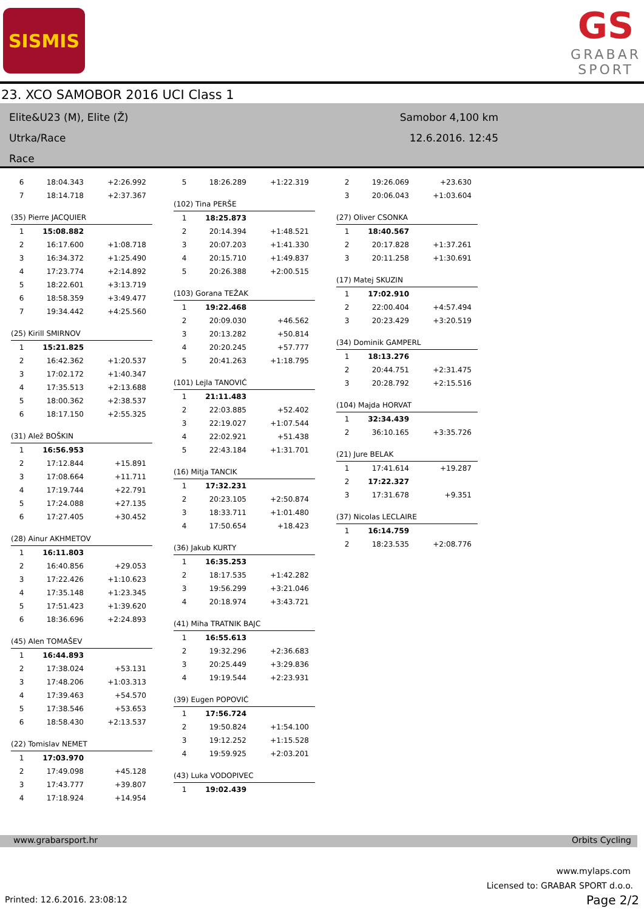SISMIS
GS
GRABAR
SPORT
23. XCO SAMOBOR 2016 UCI Class 1
Elite&U23 (M), Elite (Ž)
Utrka/Race
Race
Samobor 4,100 km
12.6.2016. 12:45
| 6 | 18:04.343 | +2:26.992 |
| 7 | 18:14.718 | +2:37.367 |
| (35) Pierre JACQUIER | | |
| 1 | 15:08.882 | |
| 2 | 16:17.600 | +1:08.718 |
| 3 | 16:34.372 | +1:25.490 |
| 4 | 17:23.774 | +2:14.892 |
| 5 | 18:22.601 | +3:13.719 |
| 6 | 18:58.359 | +3:49.477 |
| 7 | 19:34.442 | +4:25.560 |
| (25) Kirill SMIRNOV | | |
| 1 | 15:21.825 | |
| 2 | 16:42.362 | +1:20.537 |
| 3 | 17:02.172 | +1:40.347 |
| 4 | 17:35.513 | +2:13.688 |
| 5 | 18:00.362 | +2:38.537 |
| 6 | 18:17.150 | +2:55.325 |
| (31) Alež BOŠKIN | | |
| 1 | 16:56.953 | |
| 2 | 17:12.844 | +15.891 |
| 3 | 17:08.664 | +11.711 |
| 4 | 17:19.744 | +22.791 |
| 5 | 17:24.088 | +27.135 |
| 6 | 17:27.405 | +30.452 |
| (28) Ainur AKHMETOV | | |
| 1 | 16:11.803 | |
| 2 | 16:40.856 | +29.053 |
| 3 | 17:22.426 | +1:10.623 |
| 4 | 17:35.148 | +1:23.345 |
| 5 | 17:51.423 | +1:39.620 |
| 6 | 18:36.696 | +2:24.893 |
| (45) Alen TOMAŠEV | | |
| 1 | 16:44.893 | |
| 2 | 17:38.024 | +53.131 |
| 3 | 17:48.206 | +1:03.313 |
| 4 | 17:39.463 | +54.570 |
| 5 | 17:38.546 | +53.653 |
| 6 | 18:58.430 | +2:13.537 |
| (22) Tomislav NEMET | | |
| 1 | 17:03.970 | |
| 2 | 17:49.098 | +45.128 |
| 3 | 17:43.777 | +39.807 |
| 4 | 17:18.924 | +14.954 |
| 5 | 18:26.289 | +1:22.319 |
| (102) Tina PERŠE | | |
| 1 | 18:25.873 | |
| 2 | 20:14.394 | +1:48.521 |
| 3 | 20:07.203 | +1:41.330 |
| 4 | 20:15.710 | +1:49.837 |
| 5 | 20:26.388 | +2:00.515 |
| (103) Gorana TEŽAK | | |
| 1 | 19:22.468 | |
| 2 | 20:09.030 | +46.562 |
| 3 | 20:13.282 | +50.814 |
| 4 | 20:20.245 | +57.777 |
| 5 | 20:41.263 | +1:18.795 |
| (101) Lejla TANOVIĆ | | |
| 1 | 21:11.483 | |
| 2 | 22:03.885 | +52.402 |
| 3 | 22:19.027 | +1:07.544 |
| 4 | 22:02.921 | +51.438 |
| 5 | 22:43.184 | +1:31.701 |
| (16) Mitja TANCIK | | |
| 1 | 17:32.231 | |
| 2 | 20:23.105 | +2:50.874 |
| 3 | 18:33.711 | +1:01.480 |
| 4 | 17:50.654 | +18.423 |
| (36) Jakub KURTY | | |
| 1 | 16:35.253 | |
| 2 | 18:17.535 | +1:42.282 |
| 3 | 19:56.299 | +3:21.046 |
| 4 | 20:18.974 | +3:43.721 |
| (41) Miha TRATNIK BAJC | | |
| 1 | 16:55.613 | |
| 2 | 19:32.296 | +2:36.683 |
| 3 | 20:25.449 | +3:29.836 |
| 4 | 19:19.544 | +2:23.931 |
| (39) Eugen POPOVIĆ | | |
| 1 | 17:56.724 | |
| 2 | 19:50.824 | +1:54.100 |
| 3 | 19:12.252 | +1:15.528 |
| 4 | 19:59.925 | +2:03.201 |
| (43) Luka VODOPIVEC | | |
| 1 | 19:02.439 | |
| 2 | 19:26.069 | +23.630 |
| 3 | 20:06.043 | +1:03.604 |
| (27) Oliver CSONKA | | |
| 1 | 18:40.567 | |
| 2 | 20:17.828 | +1:37.261 |
| 3 | 20:11.258 | +1:30.691 |
| (17) Matej SKUZIN | | |
| 1 | 17:02.910 | |
| 2 | 22:00.404 | +4:57.494 |
| 3 | 20:23.429 | +3:20.519 |
| (34) Dominik GAMPERL | | |
| 1 | 18:13.276 | |
| 2 | 20:44.751 | +2:31.475 |
| 3 | 20:28.792 | +2:15.516 |
| (104) Majda HORVAT | | |
| 1 | 32:34.439 | |
| 2 | 36:10.165 | +3:35.726 |
| (21) Jure BELAK | | |
| 1 | 17:41.614 | +19.287 |
| 2 | 17:22.327 | |
| 3 | 17:31.678 | +9.351 |
| (37) Nicolas LECLAIRE | | |
| 1 | 16:14.759 | |
| 2 | 18:23.535 | +2:08.776 |
www.grabarsport.hr Orbits Cycling
www.mylaps.com
Licensed to: GRABAR SPORT d.o.o.
Printed: 12.6.2016. 23:08:12 Page 2/2